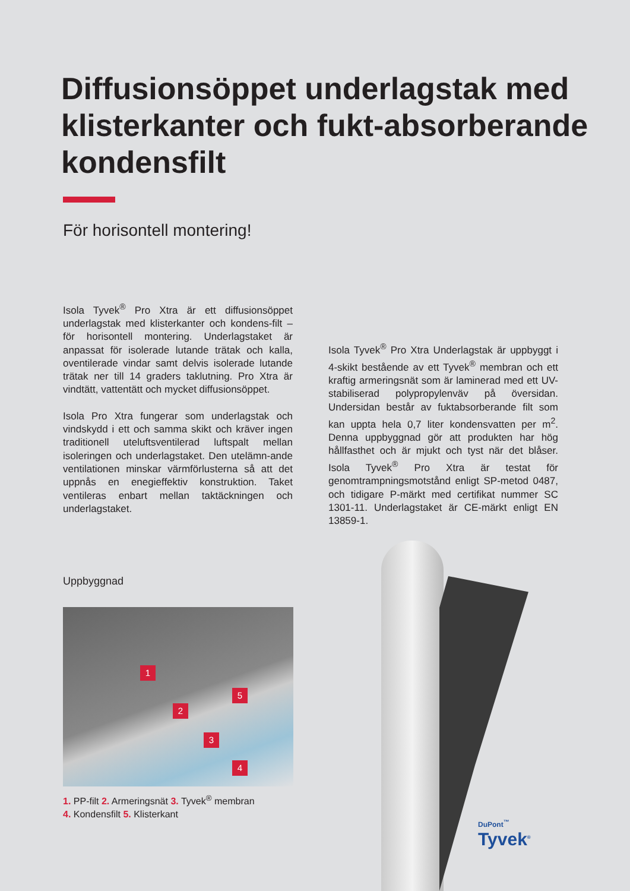Diffusionsöppet underlagstak med klisterkanter och fukt-absorberande kondensfilt
För horisontell montering!
Isola Tyvek<sup>®</sup> Pro Xtra är ett diffusionsöppet underlagstak med klisterkanter och kondens-filt – för horisontell montering. Underlagstaket är anpassat för isolerade lutande trätak och kalla, oventilerade vindar samt delvis isolerade lutande trätak ner till 14 graders taklutning. Pro Xtra är vindtätt, vattentätt och mycket diffusionsöppet.
Isola Pro Xtra fungerar som underlagstak och vindskydd i ett och samma skikt och kräver ingen traditionell uteluftsventilerad luftspalt mellan isoleringen och underlagstaket. Den utelämn-ande ventilationen minskar värmförlusterna så att det uppnås en enegieffektiv konstruktion. Taket ventileras enbart mellan taktäckningen och underlagstaket.
Isola Tyvek<sup>®</sup> Pro Xtra Underlagstak är uppbyggt i 4-skikt bestående av ett Tyvek<sup>®</sup> membran och ett kraftig armeringsnät som är laminerad med ett UV-stabiliserad polypropylenväv på översidan. Undersidan består av fuktabsorberande filt som kan uppta hela 0,7 liter kondensvatten per m<sup>2</sup>. Denna uppbyggnad gör att produkten har hög hållfasthet och är mjukt och tyst när det blåser. Isola Tyvek<sup>®</sup> Pro Xtra är testat för genomtrampningsmotstånd enligt SP-metod 0487, och tidigare P-märkt med certifikat nummer SC 1301-11. Underlagstaket är CE-märkt enligt EN 13859-1.
Uppbyggnad
1
2
3
4
5
1. PP-filt 2. Armeringsnät 3. Tyvek<sup>®</sup> membran
4. Kondensfilt 5. Klisterkant
DuPont<sup>™</sup>
Tyvek<sup>®</sup>